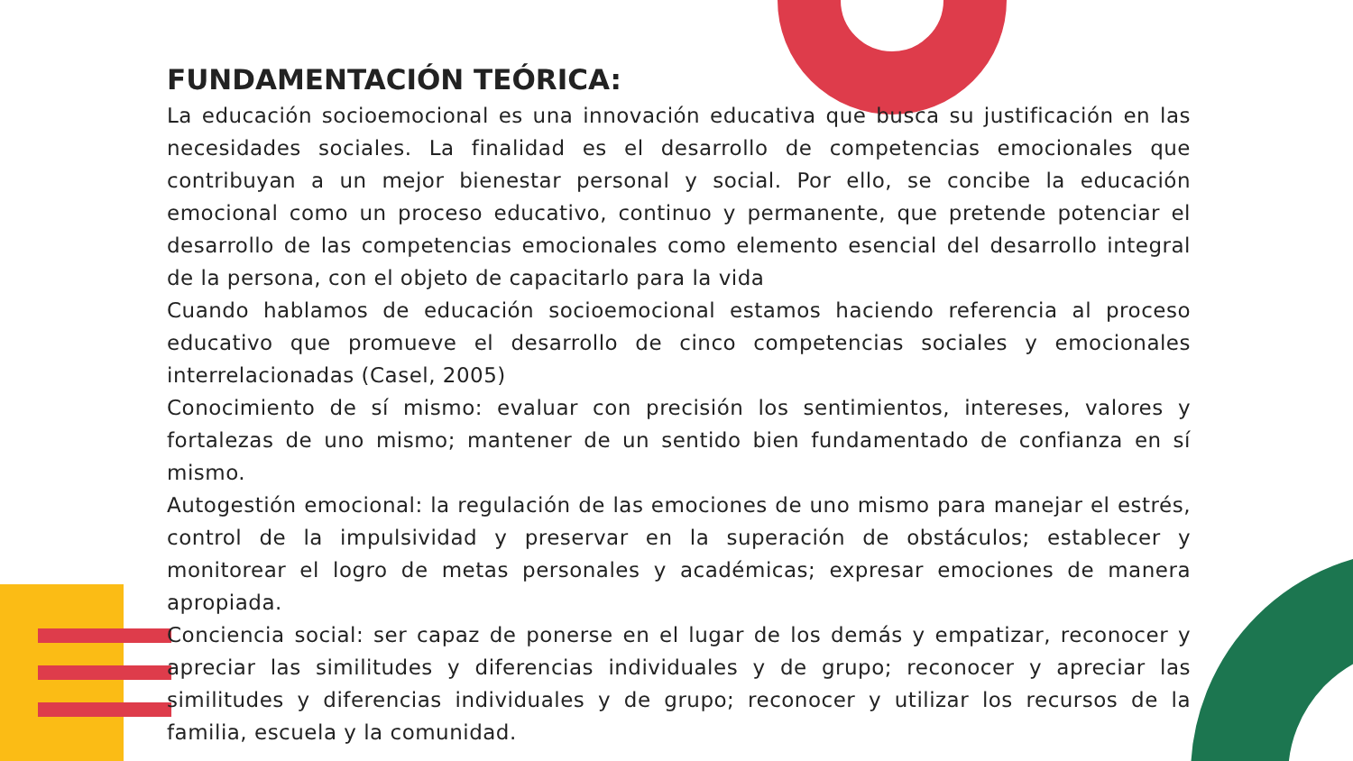FUNDAMENTACIÓN TEÓRICA:
La educación socioemocional es una innovación educativa que busca su justificación en las necesidades sociales. La finalidad es el desarrollo de competencias emocionales que contribuyan a un mejor bienestar personal y social. Por ello, se concibe la educación emocional como un proceso educativo, continuo y permanente, que pretende potenciar el desarrollo de las competencias emocionales como elemento esencial del desarrollo integral de la persona, con el objeto de capacitarlo para la vida
Cuando hablamos de educación socioemocional estamos haciendo referencia al proceso educativo que promueve el desarrollo de cinco competencias sociales y emocionales interrelacionadas (Casel, 2005)
Conocimiento de sí mismo: evaluar con precisión los sentimientos, intereses, valores y fortalezas de uno mismo; mantener de un sentido bien fundamentado de confianza en sí mismo.
Autogestión emocional: la regulación de las emociones de uno mismo para manejar el estrés, control de la impulsividad y preservar en la superación de obstáculos; establecer y monitorear el logro de metas personales y académicas; expresar emociones de manera apropiada.
Conciencia social: ser capaz de ponerse en el lugar de los demás y empatizar, reconocer y apreciar las similitudes y diferencias individuales y de grupo; reconocer y apreciar las similitudes y diferencias individuales y de grupo; reconocer y utilizar los recursos de la familia, escuela y la comunidad.